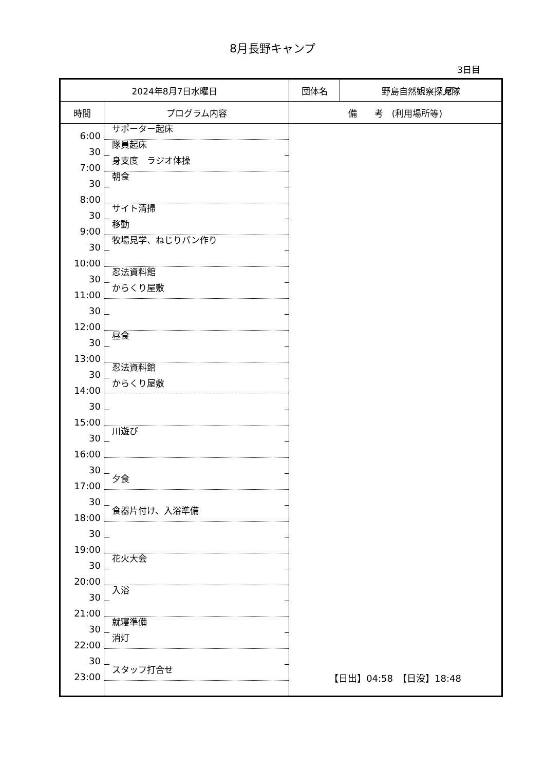8月長野キャンプ
3日目
| 2024年8月7日水曜日 | | 団体名 | 野島自然観察探 見 隊 |
| --- | --- | --- | --- |
| 時間 | プログラム内容 | 備 考 (利用場所等) | |
| 6:00 | サポーター起床 | 【日出】04:58 【日没】18:48 | |
| 30 | 隊員起床 | | |
| 7:00 | 身支度 ラジオ体操 | | |
| 30 | 朝食 | | |
| 8:00 | | | |
| 30 | サイト清掃 | | |
| 9:00 | 移動 | | |
| 30 | 牧場見学、ねじりパン作り | | |
| 10:00 | | | |
| 30 | 忍法資料館 | | |
| 11:00 | からくり屋敷 | | |
| 30 | | | |
| 12:00 | | | |
| 30 | 昼食 | | |
| 13:00 | | | |
| 30 | 忍法資料館 | | |
| 14:00 | からくり屋敷 | | |
| 30 | | | |
| 15:00 | | | |
| 30 | 川遊び | | |
| 16:00 | | | |
| 30 | | | |
| 17:00 | 夕食 | | |
| 30 | | | |
| 18:00 | 食器片付け、入浴準備 | | |
| 30 | | | |
| 19:00 | | | |
| 30 | 花火大会 | | |
| 20:00 | | | |
| 30 | 入浴 | | |
| 21:00 | | | |
| 30 | 就寝準備 | | |
| 22:00 | 消灯 | | |
| 30 | | | |
| 23:00 | スタッフ打合せ | | |